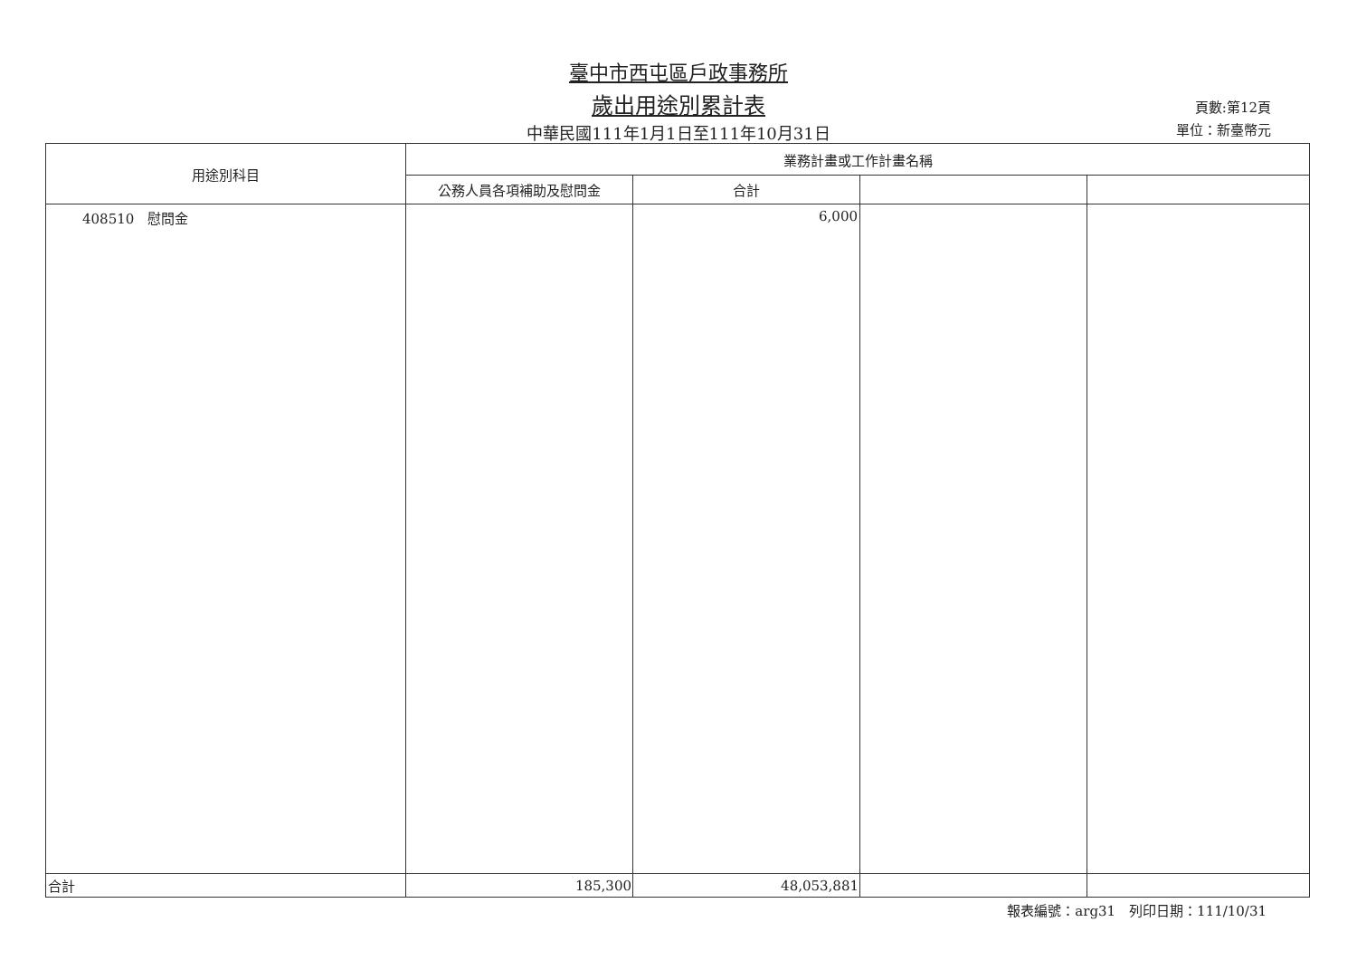臺中市西屯區戶政事務所
歲出用途別累計表 頁數:第12頁
中華民國111年1月1日至111年10月31日 單位：新臺幣元
| 用途別科目 | 業務計畫或工作計畫名稱 | | | |
| --- | --- | --- | --- | --- |
| | 公務人員各項補助及慰問金 | 合計 | | |
| 408510 慰問金 | | 6,000 | | |
| 合計 | 185,300 | 48,053,881 | | |
報表編號：arg31　列印日期：111/10/31